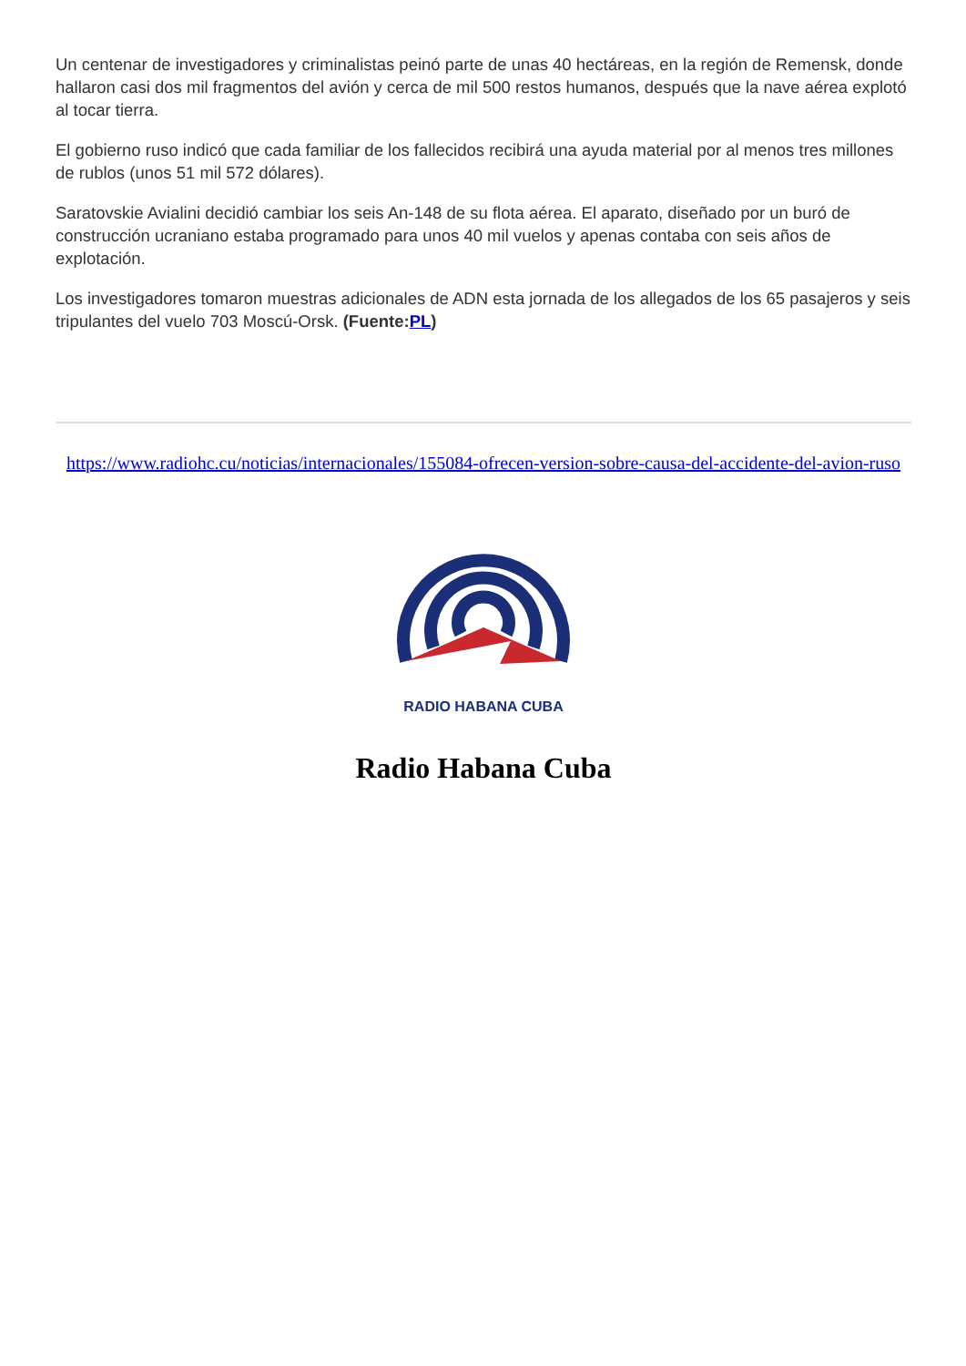Un centenar de investigadores y criminalistas peinó parte de unas 40 hectáreas, en la región de Remensk, donde hallaron casi dos mil fragmentos del avión y cerca de mil 500 restos humanos, después que la nave aérea explotó al tocar tierra.
El gobierno ruso indicó que cada familiar de los fallecidos recibirá una ayuda material por al menos tres millones de rublos (unos 51 mil 572 dólares).
Saratovskie Avialini decidió cambiar los seis An-148 de su flota aérea. El aparato, diseñado por un buró de construcción ucraniano estaba programado para unos 40 mil vuelos y apenas contaba con seis años de explotación.
Los investigadores tomaron muestras adicionales de ADN esta jornada de los allegados de los 65 pasajeros y seis tripulantes del vuelo 703 Moscú-Orsk. (Fuente:PL)
https://www.radiohc.cu/noticias/internacionales/155084-ofrecen-version-sobre-causa-del-accidente-del-avion-ruso
RADIO HABANA CUBA
Radio Habana Cuba